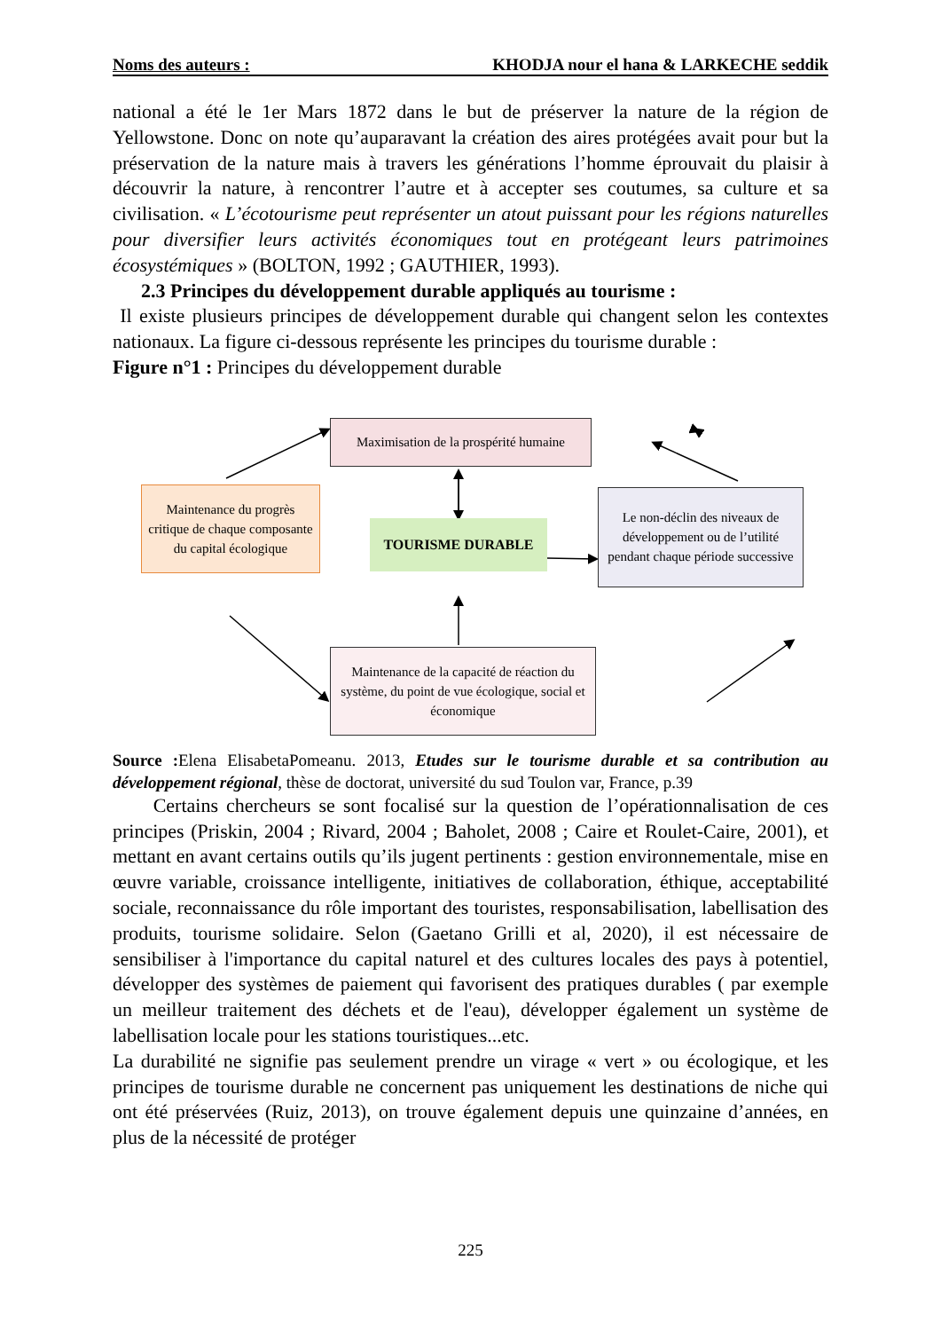Noms des auteurs : KHODJA nour el hana & LARKECHE seddik
national a été le 1er Mars 1872 dans le but de préserver la nature de la région de Yellowstone. Donc on note qu’auparavant la création des aires protégées avait pour but la préservation de la nature mais à travers les générations l’homme éprouvait du plaisir à découvrir la nature, à rencontrer l’autre et à accepter ses coutumes, sa culture et sa civilisation. « L’écotourisme peut représenter un atout puissant pour les régions naturelles pour diversifier leurs activités économiques tout en protégeant leurs patrimoines écosystémiques » (BOLTON, 1992 ; GAUTHIER, 1993).
2.3 Principes du développement durable appliqués au tourisme :
Il existe plusieurs principes de développement durable qui changent selon les contextes nationaux. La figure ci-dessous représente les principes du tourisme durable :
Figure n°1 : Principes du développement durable
Maximisation de la prospérité humaine
Maintenance du progrès critique de chaque composante du capital écologique
TOURISME DURABLE
Le non-déclin des niveaux de développement ou de l’utilité pendant chaque période successive
Maintenance de la capacité de réaction du système, du point de vue écologique, social et économique
Source : Elena ElisabetaPomeanu. 2013, Etudes sur le tourisme durable et sa contribution au développement régional, thèse de doctorat, université du sud Toulon var, France, p.39
Certains chercheurs se sont focalisé sur la question de l’opérationnalisation de ces principes (Priskin, 2004 ; Rivard, 2004 ; Baholet, 2008 ; Caire et Roulet-Caire, 2001), et mettant en avant certains outils qu’ils jugent pertinents : gestion environnementale, mise en œuvre variable, croissance intelligente, initiatives de collaboration, éthique, acceptabilité sociale, reconnaissance du rôle important des touristes, responsabilisation, labellisation des produits, tourisme solidaire. Selon (Gaetano Grilli et al, 2020), il est nécessaire de sensibiliser à l'importance du capital naturel et des cultures locales des pays à potentiel, développer des systèmes de paiement qui favorisent des pratiques durables ( par exemple un meilleur traitement des déchets et de l'eau), développer également un système de labellisation locale pour les stations touristiques...etc.
La durabilité ne signifie pas seulement prendre un virage « vert » ou écologique, et les principes de tourisme durable ne concernent pas uniquement les destinations de niche qui ont été préservées (Ruiz, 2013), on trouve également depuis une quinzaine d’années, en plus de la nécessité de protéger
225